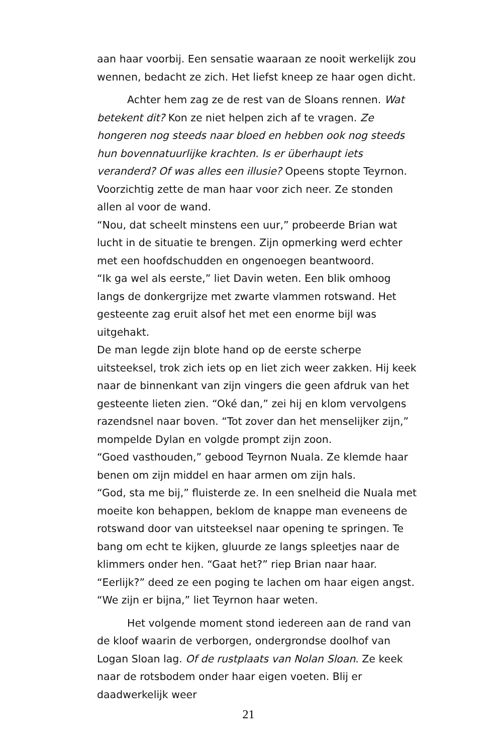aan haar voorbij. Een sensatie waaraan ze nooit werkelijk zou wennen, bedacht ze zich. Het liefst kneep ze haar ogen dicht.
Achter hem zag ze de rest van de Sloans rennen. Wat betekent dit? Kon ze niet helpen zich af te vragen. Ze hongeren nog steeds naar bloed en hebben ook nog steeds hun bovennatuurlijke krachten. Is er überhaupt iets veranderd? Of was alles een illusie? Opeens stopte Teyrnon. Voorzichtig zette de man haar voor zich neer. Ze stonden allen al voor de wand.
“Nou, dat scheelt minstens een uur,” probeerde Brian wat lucht in de situatie te brengen. Zijn opmerking werd echter met een hoofdschudden en ongenoegen beantwoord.
“Ik ga wel als eerste,” liet Davin weten. Een blik omhoog langs de donkergrijze met zwarte vlammen rotswand. Het gesteente zag eruit alsof het met een enorme bijl was uitgehakt.
De man legde zijn blote hand op de eerste scherpe uitsteeksel, trok zich iets op en liet zich weer zakken. Hij keek naar de binnenkant van zijn vingers die geen afdruk van het gesteente lieten zien. “Oké dan,” zei hij en klom vervolgens razendsnel naar boven. “Tot zover dan het menselijker zijn,” mompelde Dylan en volgde prompt zijn zoon.
“Goed vasthouden,” gebood Teyrnon Nuala. Ze klemde haar benen om zijn middel en haar armen om zijn hals.
“God, sta me bij,” fluisterde ze. In een snelheid die Nuala met moeite kon behappen, beklom de knappe man eveneens de rotswand door van uitsteeksel naar opening te springen. Te bang om echt te kijken, gluurde ze langs spleetjes naar de klimmers onder hen. “Gaat het?” riep Brian naar haar.
“Eerlijk?” deed ze een poging te lachen om haar eigen angst.
“We zijn er bijna,” liet Teyrnon haar weten.
Het volgende moment stond iedereen aan de rand van de kloof waarin de verborgen, ondergrondse doolhof van Logan Sloan lag. Of de rustplaats van Nolan Sloan. Ze keek naar de rotsbodem onder haar eigen voeten. Blij er daadwerkelijk weer
21